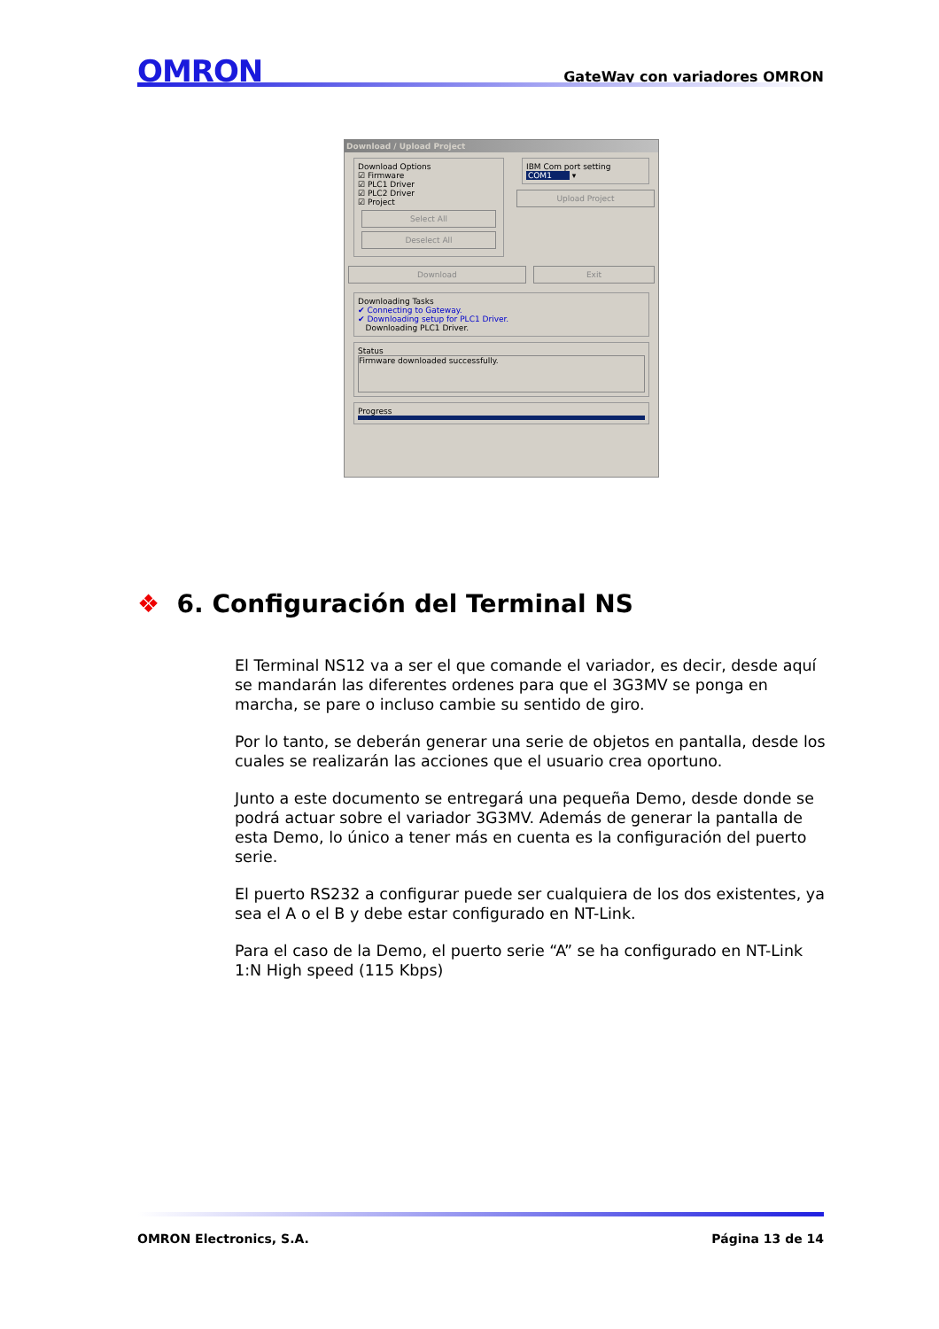OMRON GateWay con variadores OMRON
Download / Upload Project
Download Options
☑ Firmware
☑ PLC1 Driver
☑ PLC2 Driver
☑ Project
Select All
Deselect All
IBM Com port setting
COM1 ▾
Upload Project
Download Exit
Downloading Tasks
✔ Connecting to Gateway.
✔ Downloading setup for PLC1 Driver.
Downloading PLC1 Driver.
Status
Firmware downloaded successfully.
Progress
❖ 6. Configuración del Terminal NS
El Terminal NS12 va a ser el que comande el variador, es decir, desde aquí se mandarán las diferentes ordenes para que el 3G3MV se ponga en marcha, se pare o incluso cambie su sentido de giro.
Por lo tanto, se deberán generar una serie de objetos en pantalla, desde los cuales se realizarán las acciones que el usuario crea oportuno.
Junto a este documento se entregará una pequeña Demo, desde donde se podrá actuar sobre el variador 3G3MV. Además de generar la pantalla de esta Demo, lo único a tener más en cuenta es la configuración del puerto serie.
El puerto RS232 a configurar puede ser cualquiera de los dos existentes, ya sea el A o el B y debe estar configurado en NT-Link.
Para el caso de la Demo, el puerto serie “A” se ha configurado en NT-Link 1:N High speed (115 Kbps)
OMRON Electronics, S.A. Página 13 de 14